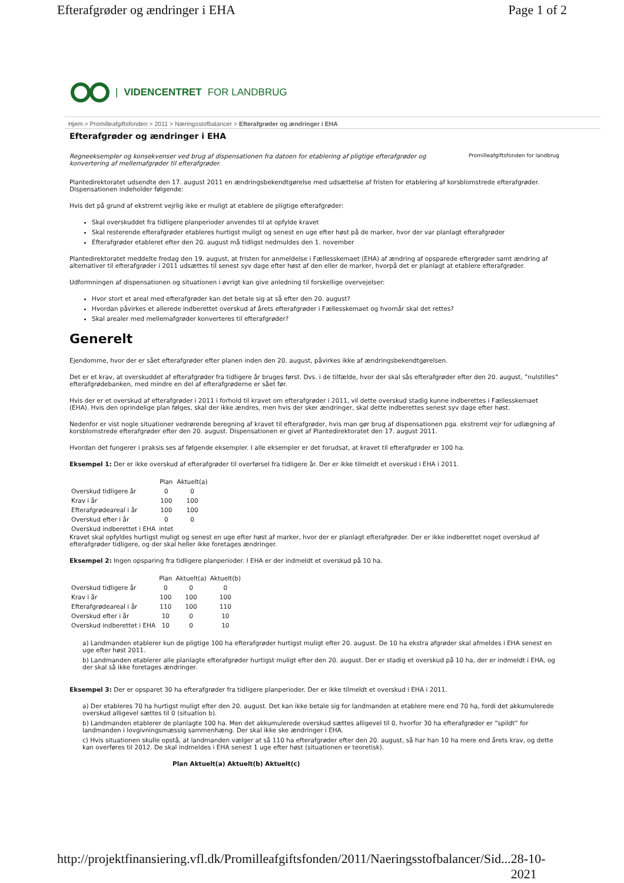Efterafgrøder og ændringer i EHA Page 1 of 2
| VIDENCENTRET FOR LANDBRUG
Hjem > Promilleafgiftsfonden > 2011 > Næringsstofbalancer > Efterafgrøder og ændringer i EHA
Efterafgrøder og ændringer i EHA
Regneeksempler og konsekvenser ved brug af dispensationen fra datoen for etablering af pligtige efterafgrøder og konvertering af mellemafgrøder til efterafgrøder. Promilleafgiftsfonden for landbrug
Plantedirektoratet udsendte den 17. august 2011 en ændringsbekendtgørelse med udsættelse af fristen for etablering af korsblomstrede efterafgrøder. Dispensationen indeholder følgende:
Hvis det på grund af ekstremt vejrlig ikke er muligt at etablere de pligtige efterafgrøder:
Skal overskuddet fra tidligere planperioder anvendes til at opfylde kravet
Skal resterende efterafgrøder etableres hurtigst muligt og senest en uge efter høst på de marker, hvor der var planlagt efterafgrøder
Efterafgrøder etableret efter den 20. august må tidligst nedmuldes den 1. november
Plantedirektoratet meddelte fredag den 19. august, at fristen for anmeldelse i Fællesskemaet (EHA) af ændring af opsparede eftergrøder samt ændring af alternativer til efterafgrøder i 2011 udsættes til senest syv dage efter høst af den eller de marker, hvorpå det er planlagt at etablere efterafgrøder.
Udformningen af dispensationen og situationen i øvrigt kan give anledning til forskellige overvejelser:
Hvor stort et areal med efterafgrøder kan det betale sig at så efter den 20. august?
Hvordan påvirkes et allerede indberettet overskud af årets efterafgrøder i Fællesskemaet og hvornår skal det rettes?
Skal arealer med mellemafgrøder konverteres til efterafgrøder?
Generelt
Ejendomme, hvor der er sået efterafgrøder efter planen inden den 20. august, påvirkes ikke af ændringsbekendtgørelsen.
Det er et krav, at overskuddet af efterafgrøder fra tidligere år bruges først. Dvs. i de tilfælde, hvor der skal sås efterafgrøder efter den 20. august, ”nulstilles” efterafgrødebanken, med mindre en del af efterafgrøderne er sået før.
Hvis der er et overskud af efterafgrøder i 2011 i forhold til kravet om efterafgrøder i 2011, vil dette overskud stadig kunne indberettes i Fællesskemaet (EHA). Hvis den oprindelige plan følges, skal der ikke ændres, men hvis der sker ændringer, skal dette indberettes senest syv dage efter høst.
Nedenfor er vist nogle situationer vedrørende beregning af kravet til efterafgrøder, hvis man gør brug af dispensationen pga. ekstremt vejr for udlægning af korsblomstrede efterafgrøder efter den 20. august. Dispensationen er givet af Plantedirektoratet den 17. august 2011.
Hvordan det fungerer i praksis ses af følgende eksempler. I alle eksempler er det forudsat, at kravet til efterafgrøder er 100 ha.
Eksempel 1: Der er ikke overskud af efterafgrøder til overførsel fra tidligere år. Der er ikke tilmeldt et overskud i EHA i 2011.
| | Plan | Aktuelt(a) |
| --- | --- | --- |
| Overskud tidligere år | 0 | 0 |
| Krav i år | 100 | 100 |
| Efterafgrødeareal i år | 100 | 100 |
| Overskud efter i år | 0 | 0 |
| Overskud indberettet i EHA | intet | |
Kravet skal opfyldes hurtigst muligt og senest en uge efter høst af marker, hvor der er planlagt efterafgrøder. Der er ikke indberettet noget overskud af efterafgrøder tidligere, og der skal heller ikke foretages ændringer.
Eksempel 2: Ingen opsparing fra tidligere planperioder. I EHA er der indmeldt et overskud på 10 ha.
| | Plan | Aktuelt(a) | Aktuelt(b) |
| --- | --- | --- | --- |
| Overskud tidligere år | 0 | 0 | 0 |
| Krav i år | 100 | 100 | 100 |
| Efterafgrødeareal i år | 110 | 100 | 110 |
| Overskud efter i år | 10 | 0 | 10 |
| Overskud indberettet i EHA | 10 | 0 | 10 |
a) Landmanden etablerer kun de pligtige 100 ha efterafgrøder hurtigst muligt efter 20. august. De 10 ha ekstra afgrøder skal afmeldes i EHA senest en uge efter høst 2011.
b) Landmanden etablerer alle planlagte efterafgrøder hurtigst muligt efter den 20. august. Der er stadig et overskud på 10 ha, der er indmeldt i EHA, og der skal så ikke foretages ændringer.
Eksempel 3: Der er opsparet 30 ha efterafgrøder fra tidligere planperioder. Der er ikke tilmeldt et overskud i EHA i 2011.
a) Der etableres 70 ha hurtigst muligt efter den 20. august. Det kan ikke betale sig for landmanden at etablere mere end 70 ha, fordi det akkumulerede overskud alligevel sættes til 0 (situation b).
b) Landmanden etablerer de planlagte 100 ha. Men det akkumulerede overskud sættes alligevel til 0, hvorfor 30 ha efterafgrøder er ”spildt” for landmanden i lovgivningsmæssig sammenhæng. Der skal ikke ske ændringer i EHA.
c) Hvis situationen skulle opstå, at landmanden vælger at så 110 ha efterafgrøder efter den 20. august, så har han 10 ha mere end årets krav, og dette kan overføres til 2012. De skal indmeldes i EHA senest 1 uge efter høst (situationen er teoretisk).
Plan Aktuelt(a) Aktuelt(b) Aktuelt(c)
http://projektfinansiering.vfl.dk/Promilleafgiftsfonden/2011/Naeringsstofbalancer/Sid... 28-10-2021